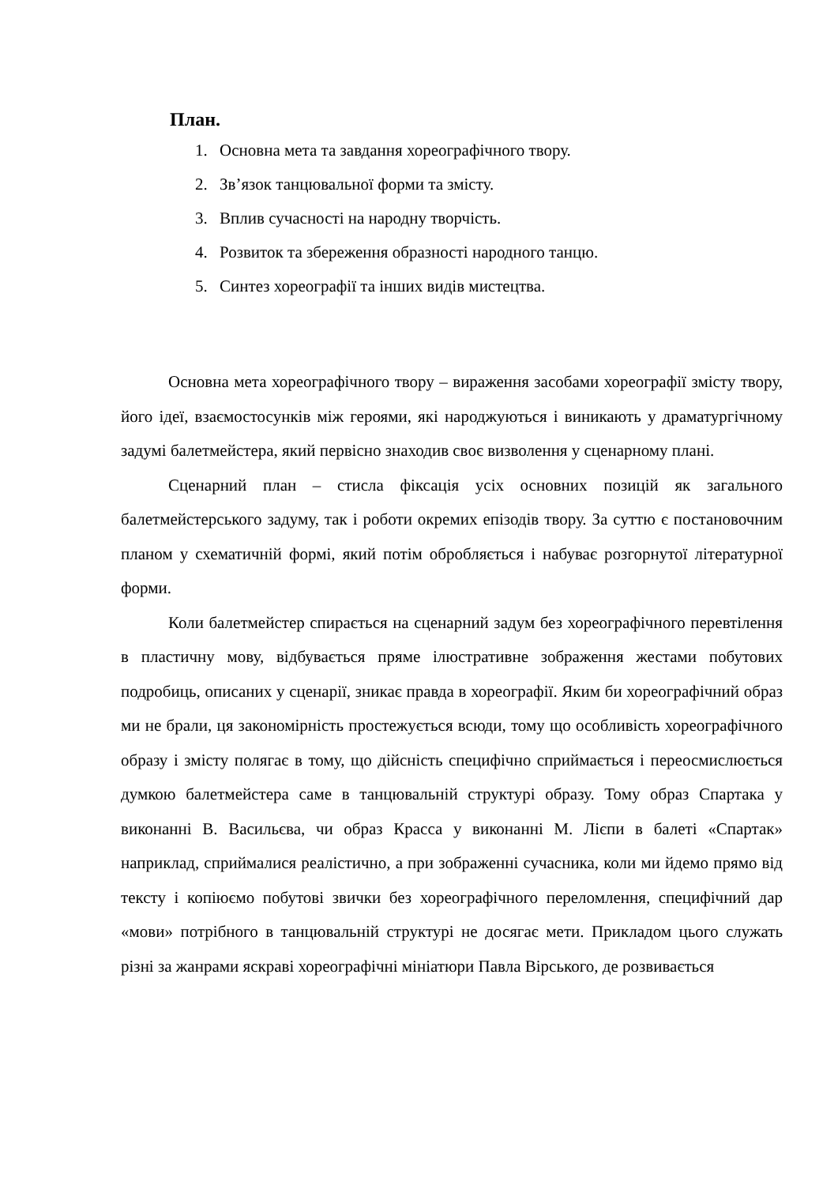План.
1. Основна мета та завдання хореографічного твору.
2. Зв’язок танцювальної форми та змісту.
3. Вплив сучасності на народну творчість.
4. Розвиток та збереження образності народного танцю.
5. Синтез хореографії та інших видів мистецтва.
Основна мета хореографічного твору – вираження засобами хореографії змісту твору, його ідеї, взаємостосунків між героями, які народжуються і виникають у драматургічному задумі балетмейстера, який первісно знаходив своє визволення у сценарному плані.
Сценарний план – стисла фіксація усіх основних позицій як загального балетмейстерського задуму, так і роботи окремих епізодів твору. За суттю є постановочним планом у схематичній формі, який потім обробляється і набуває розгорнутої літературної форми.
Коли балетмейстер спирається на сценарний задум без хореографічного перевтілення в пластичну мову, відбувається пряме ілюстративне зображення жестами побутових подробиць, описаних у сценарії, зникає правда в хореографії. Яким би хореографічний образ ми не брали, ця закономірність простежується всюди, тому що особливість хореографічного образу і змісту полягає в тому, що дійсність специфічно сприймається і переосмислюється думкою балетмейстера саме в танцювальній структурі образу. Тому образ Спартака у виконанні В. Васильєва, чи образ Красса у виконанні М. Лієпи в балеті «Спартак» наприклад, сприймалися реалістично, а при зображенні сучасника, коли ми йдемо прямо від тексту і копіюємо побутові звички без хореографічного переломлення, специфічний дар «мови» потрібного в танцювальній структурі не досягає мети. Прикладом цього служать різні за жанрами яскраві хореографічні мініатюри Павла Вірського, де розвивається